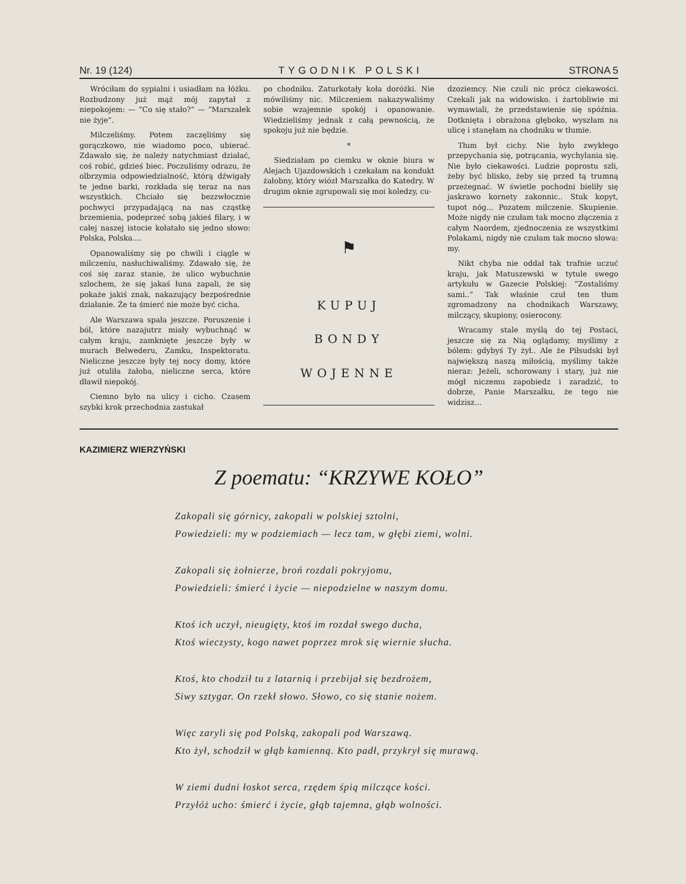Nr. 19 (124) TYGODNIK POLSKI STRONA 5
Wróciłam do sypialni i usiadłam na łóżku. Rozbudzony już mąż mój zapytał z niepokojem: — “Co się stało?” — “Marszałek nie żyje”.
Milczeliśmy. Potem zaczęliśmy się gorączkowo, nie wiadomo poco, ubierać. Zdawało się, że należy natychmiast działać, coś robić, gdzieś biec. Poczuliśmy odrazu, że olbrzymia odpowiedzialność, którą dźwigały te jedne barki, rozkłada się teraz na nas wszystkich. Chciało się bezzwłocznie pochwyci przypadającą na nas cząstkę brzemienia, podeprzeć sobą jakieś filary, i w całej naszej istocie kołatało się jedno słowo: Polska, Polska....
Opanowaliśmy się po chwili i ciągle w milczeniu, nasłuchiwaliśmy. Zdawało się, że coś się zaraz stanie, że ulico wybuchnie szlochem, że się jakaś łuna zapali, że się pokaże jakiś znak, nakazujący bezpośrednie działanie. Że ta śmierć nie może być cicha.
Ale Warszawa spała jeszcze. Poruszenie i ból, które nazajutrz miały wybuchnąć w całym kraju, zamknięte jeszcze były w murach Belwederu, Zamku, Inspektoratu. Nieliczne jeszcze były tej nocy domy, które już otuliła żałoba, nieliczne serca, które dławił niepokój.
Ciemno było na ulicy i cicho. Czasem szybki krok przechodnia zastukał
po chodniku. Zaturkotały koła doróżki. Nie mówiliśmy nic. Milczeniem nakazywaliśmy sobie wzajemnie spokój i opanowanie. Wiedzieliśmy jednak z całą pewnością, że spokoju już nie będzie.
*
Siedziałam po ciemku w oknie biura w Alejach Ujazdowskich i czekałam na kondukt żałobny, który wiózł Marszałka do Katedry. W drugim oknie zgrupowali się moi koledzy, cu-
⚑
KUPUJ
BONDY
WOJENNE
dzoziemcy. Nie czuli nic prócz ciekawości. Czekali jak na widowisko. i żartobliwie mi wymawiali, że przedstawienie się spóźnia. Dotknięta i obrażona głęboko, wyszłam na ulicę i stanęłam na chodniku w tłumie.
Tłum był cichy. Nie było zwykłego przepychania się, potrącania, wychylania się. Nie było ciekawości. Ludzie poprostu szli, żeby być blisko, żeby się przed tą trumną przeżegnać. W świetle pochodni bieliły się jaskrawo kornety zakonnic.. Stuk kopyt, tupot nóg... Pozatem milczenie. Skupienie. Może nigdy nie czułam tak mocno złączenia z całym Naordem, zjednoczenia ze wszystkimi Polakami, nigdy nie czułam tak mocno słowa: my.
Nikt chyba nie oddał tak trafnie uczuć kraju, jak Matuszewski w tytule swego artykułu w Gazecie Polskiej: “Zostaliśmy sami..” Tak właśnie czuł ten tłum zgromadzony na chodnikach Warszawy, milczący, skupiony, osierocony.
Wracamy stale myślą do tej Postaci, jeszcze się za Nią oglądamy, myślimy z bólem: gdybyś Ty żył.. Ale że Piłsudski był największą naszą miłością, myślimy także nieraz: Jeżeli, schorowany i stary, już nie mógł niczemu zapobiedz i zaradzić, to dobrze, Panie Marszałku, że tego nie widzisz...
KAZIMIERZ WIERZYŃSKI
Z poematu: “KRZYWE KOŁO”
Zakopali się górnicy, zakopali w polskiej sztolni,
Powiedzieli: my w podziemiach — lecz tam, w głębi ziemi, wolni.
Zakopali się żołnierze, broń rozdali pokryjomu,
Powiedzieli: śmierć i życie — niepodzielne w naszym domu.
Ktoś ich uczył, nieugięty, ktoś im rozdał swego ducha,
Ktoś wieczysty, kogo nawet poprzez mrok się wiernie słucha.
Ktoś, kto chodził tu z latarnią i przebijał się bezdrożem,
Siwy sztygar. On rzekł słowo. Słowo, co się stanie nożem.
Więc zaryli się pod Polską, zakopali pod Warszawą.
Kto żył, schodził w głąb kamienną. Kto padł, przykrył się murawą.
W ziemi dudni łoskot serca, rzędem śpią milczące kości.
Przyłóż ucho: śmierć i życie, głąb tajemna, głąb wolności.